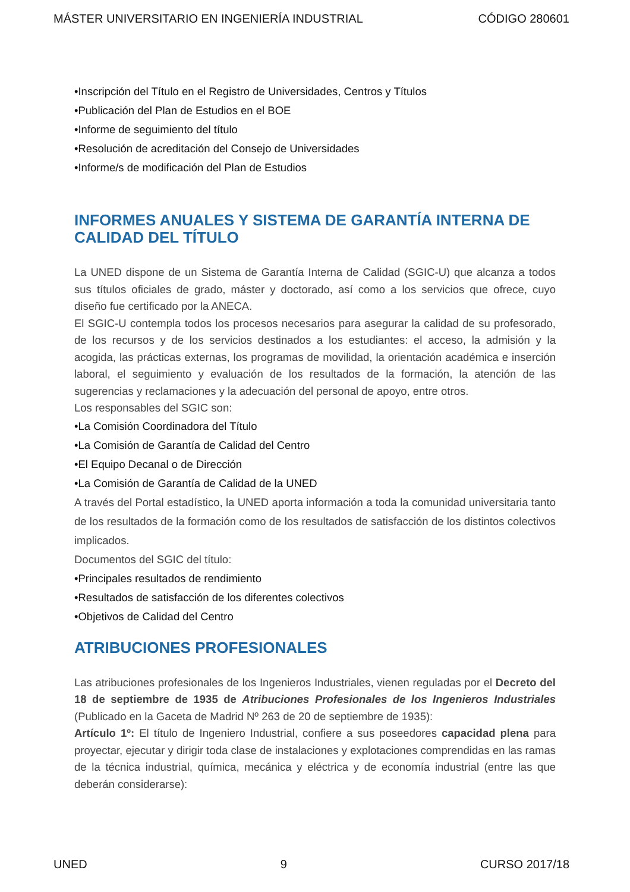MÁSTER UNIVERSITARIO EN INGENIERÍA INDUSTRIAL CÓDIGO 280601
•Inscripción del Título en el Registro de Universidades, Centros y Títulos
•Publicación del Plan de Estudios en el BOE
•Informe de seguimiento del título
•Resolución de acreditación del Consejo de Universidades
•Informe/s de modificación del Plan de Estudios
INFORMES ANUALES Y SISTEMA DE GARANTÍA INTERNA DE CALIDAD DEL TÍTULO
La UNED dispone de un Sistema de Garantía Interna de Calidad (SGIC-U) que alcanza a todos sus títulos oficiales de grado, máster y doctorado, así como a los servicios que ofrece, cuyo diseño fue certificado por la ANECA.
El SGIC-U contempla todos los procesos necesarios para asegurar la calidad de su profesorado, de los recursos y de los servicios destinados a los estudiantes: el acceso, la admisión y la acogida, las prácticas externas, los programas de movilidad, la orientación académica e inserción laboral, el seguimiento y evaluación de los resultados de la formación, la atención de las sugerencias y reclamaciones y la adecuación del personal de apoyo, entre otros.
Los responsables del SGIC son:
•La Comisión Coordinadora del Título
•La Comisión de Garantía de Calidad del Centro
•El Equipo Decanal o de Dirección
•La Comisión de Garantía de Calidad de la UNED
A través del Portal estadístico, la UNED aporta información a toda la comunidad universitaria tanto de los resultados de la formación como de los resultados de satisfacción de los distintos colectivos implicados.
Documentos del SGIC del título:
•Principales resultados de rendimiento
•Resultados de satisfacción de los diferentes colectivos
•Objetivos de Calidad del Centro
ATRIBUCIONES PROFESIONALES
Las atribuciones profesionales de los Ingenieros Industriales, vienen reguladas por el Decreto del 18 de septiembre de 1935 de Atribuciones Profesionales de los Ingenieros Industriales (Publicado en la Gaceta de Madrid Nº 263 de 20 de septiembre de 1935):
Artículo 1º: El título de Ingeniero Industrial, confiere a sus poseedores capacidad plena para proyectar, ejecutar y dirigir toda clase de instalaciones y explotaciones comprendidas en las ramas de la técnica industrial, química, mecánica y eléctrica y de economía industrial (entre las que deberán considerarse):
UNED 9 CURSO 2017/18